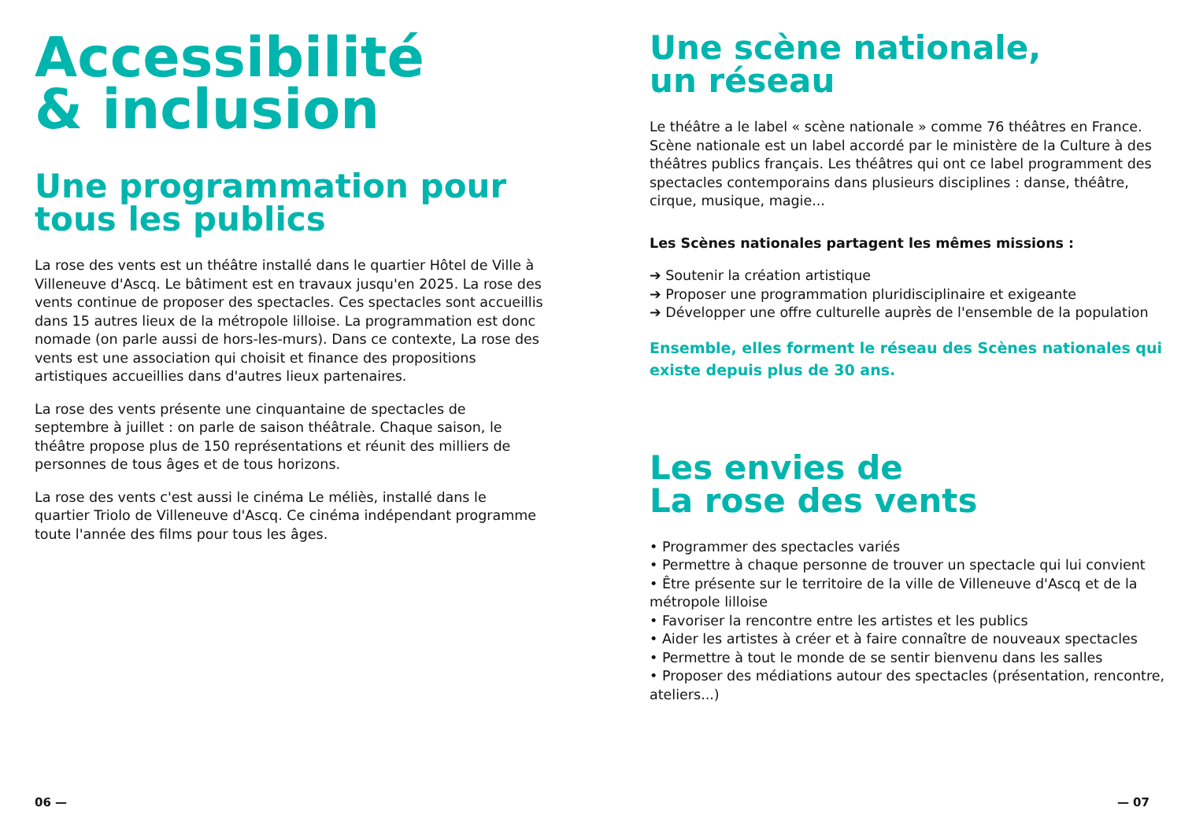Accessibilité
& inclusion
Une programmation pour
tous les publics
La rose des vents est un théâtre installé dans le quartier Hôtel de Ville à Villeneuve d'Ascq. Le bâtiment est en travaux jusqu'en 2025. La rose des vents continue de proposer des spectacles. Ces spectacles sont accueillis dans 15 autres lieux de la métropole lilloise. La programmation est donc nomade (on parle aussi de hors-les-murs). Dans ce contexte, La rose des vents est une association qui choisit et finance des propositions artistiques accueillies dans d'autres lieux partenaires.
La rose des vents présente une cinquantaine de spectacles de septembre à juillet : on parle de saison théâtrale. Chaque saison, le théâtre propose plus de 150 représentations et réunit des milliers de personnes de tous âges et de tous horizons.
La rose des vents c'est aussi le cinéma Le méliès, installé dans le quartier Triolo de Villeneuve d'Ascq. Ce cinéma indépendant programme toute l'année des films pour tous les âges.
06 —
Une scène nationale,
un réseau
Le théâtre a le label « scène nationale » comme 76 théâtres en France. Scène nationale est un label accordé par le ministère de la Culture à des théâtres publics français. Les théâtres qui ont ce label programment des spectacles contemporains dans plusieurs disciplines : danse, théâtre, cirque, musique, magie...
Les Scènes nationales partagent les mêmes missions :
➔ Soutenir la création artistique
➔ Proposer une programmation pluridisciplinaire et exigeante
➔ Développer une offre culturelle auprès de l'ensemble de la population
Ensemble, elles forment le réseau des Scènes nationales qui existe depuis plus de 30 ans.
Les envies de
La rose des vents
• Programmer des spectacles variés
• Permettre à chaque personne de trouver un spectacle qui lui convient
• Être présente sur le territoire de la ville de Villeneuve d'Ascq et de la métropole lilloise
• Favoriser la rencontre entre les artistes et les publics
• Aider les artistes à créer et à faire connaître de nouveaux spectacles
• Permettre à tout le monde de se sentir bienvenu dans les salles
• Proposer des médiations autour des spectacles (présentation, rencontre, ateliers...)
— 07